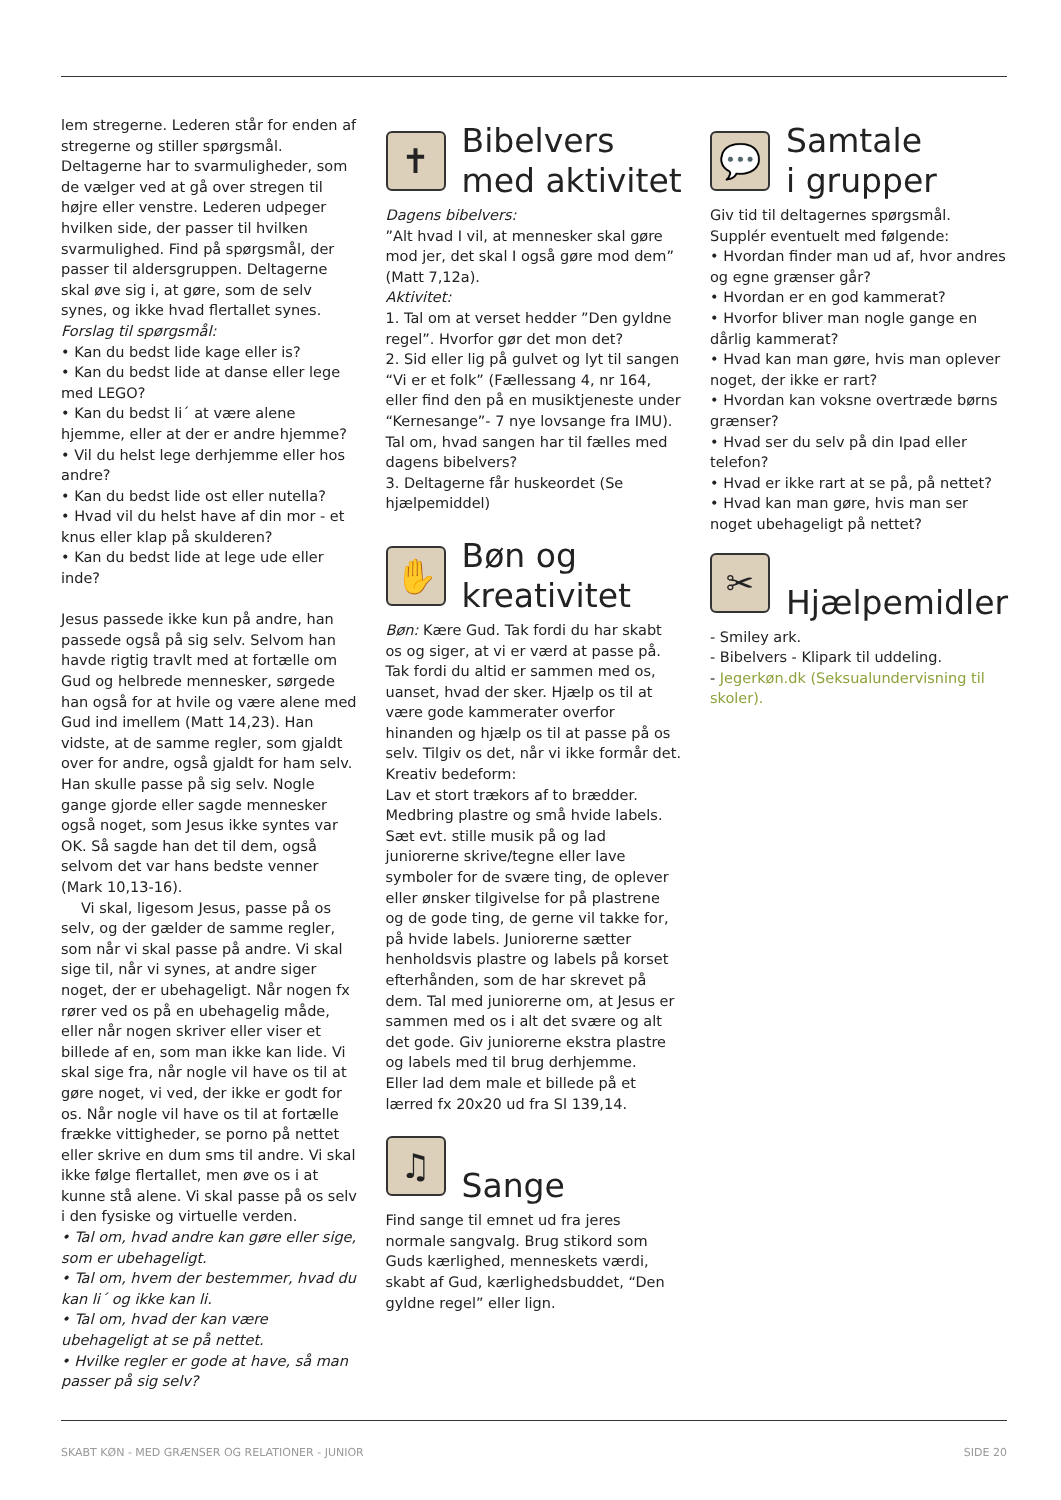lem stregerne. Lederen står for enden af stregerne og stiller spørgsmål. Deltagerne har to svarmuligheder, som de vælger ved at gå over stregen til højre eller venstre. Lederen udpeger hvilken side, der passer til hvilken svarmulighed. Find på spørgsmål, der passer til aldersgruppen. Deltagerne skal øve sig i, at gøre, som de selv synes, og ikke hvad flertallet synes.
Forslag til spørgsmål:
• Kan du bedst lide kage eller is?
• Kan du bedst lide at danse eller lege med LEGO?
• Kan du bedst li´ at være alene hjemme, eller at der er andre hjemme?
• Vil du helst lege derhjemme eller hos andre?
• Kan du bedst lide ost eller nutella?
• Hvad vil du helst have af din mor - et knus eller klap på skulderen?
• Kan du bedst lide at lege ude eller inde?
Jesus passede ikke kun på andre, han passede også på sig selv. Selvom han havde rigtig travlt med at fortælle om Gud og helbrede mennesker, sørgede han også for at hvile og være alene med Gud ind imellem (Matt 14,23). Han vidste, at de samme regler, som gjaldt over for andre, også gjaldt for ham selv. Han skulle passe på sig selv. Nogle gange gjorde eller sagde mennesker også noget, som Jesus ikke syntes var OK. Så sagde han det til dem, også selvom det var hans bedste venner (Mark 10,13-16).
Vi skal, ligesom Jesus, passe på os selv, og der gælder de samme regler, som når vi skal passe på andre. Vi skal sige til, når vi synes, at andre siger noget, der er ubehageligt. Når nogen fx rører ved os på en ubehagelig måde, eller når nogen skriver eller viser et billede af en, som man ikke kan lide. Vi skal sige fra, når nogle vil have os til at gøre noget, vi ved, der ikke er godt for os. Når nogle vil have os til at fortælle frække vittigheder, se porno på nettet eller skrive en dum sms til andre. Vi skal ikke følge flertallet, men øve os i at kunne stå alene. Vi skal passe på os selv i den fysiske og virtuelle verden.
• Tal om, hvad andre kan gøre eller sige, som er ubehageligt.
• Tal om, hvem der bestemmer, hvad du kan li´ og ikke kan li.
• Tal om, hvad der kan være ubehageligt at se på nettet.
• Hvilke regler er gode at have, så man passer på sig selv?
✝
Bibelvers
med aktivitet
Dagens bibelvers:
”Alt hvad I vil, at mennesker skal gøre mod jer, det skal I også gøre mod dem” (Matt 7,12a).
Aktivitet:
1. Tal om at verset hedder ”Den gyldne regel”. Hvorfor gør det mon det?
2. Sid eller lig på gulvet og lyt til sangen “Vi er et folk” (Fællessang 4, nr 164, eller find den på en musiktjeneste under “Kernesange”- 7 nye lovsange fra IMU). Tal om, hvad sangen har til fælles med dagens bibelvers?
3. Deltagerne får huskeordet (Se hjælpemiddel)
✋
Bøn og
kreativitet
Bøn: Kære Gud. Tak fordi du har skabt os og siger, at vi er værd at passe på. Tak fordi du altid er sammen med os, uanset, hvad der sker. Hjælp os til at være gode kammerater overfor hinanden og hjælp os til at passe på os selv. Tilgiv os det, når vi ikke formår det.
Kreativ bedeform:
Lav et stort trækors af to brædder. Medbring plastre og små hvide labels. Sæt evt. stille musik på og lad juniorerne skrive/tegne eller lave symboler for de svære ting, de oplever eller ønsker tilgivelse for på plastrene og de gode ting, de gerne vil takke for, på hvide labels. Juniorerne sætter henholdsvis plastre og labels på korset efterhånden, som de har skrevet på dem. Tal med juniorerne om, at Jesus er sammen med os i alt det svære og alt det gode. Giv juniorerne ekstra plastre og labels med til brug derhjemme.
Eller lad dem male et billede på et lærred fx 20x20 ud fra Sl 139,14.
♫
Sange
Find sange til emnet ud fra jeres normale sangvalg. Brug stikord som Guds kærlighed, menneskets værdi, skabt af Gud, kærlighedsbuddet, “Den gyldne regel” eller lign.
💬
Samtale
i grupper
Giv tid til deltagernes spørgsmål. Supplér eventuelt med følgende:
• Hvordan finder man ud af, hvor andres og egne grænser går?
• Hvordan er en god kammerat?
• Hvorfor bliver man nogle gange en dårlig kammerat?
• Hvad kan man gøre, hvis man oplever noget, der ikke er rart?
• Hvordan kan voksne overtræde børns grænser?
• Hvad ser du selv på din Ipad eller telefon?
• Hvad er ikke rart at se på, på nettet?
• Hvad kan man gøre, hvis man ser noget ubehageligt på nettet?
✂
Hjælpemidler
- Smiley ark.
- Bibelvers - Klipark til uddeling.
- Jegerkøn.dk (Seksualundervisning til skoler).
SKABT KØN - MED GRÆNSER OG RELATIONER - JUNIOR SIDE 20